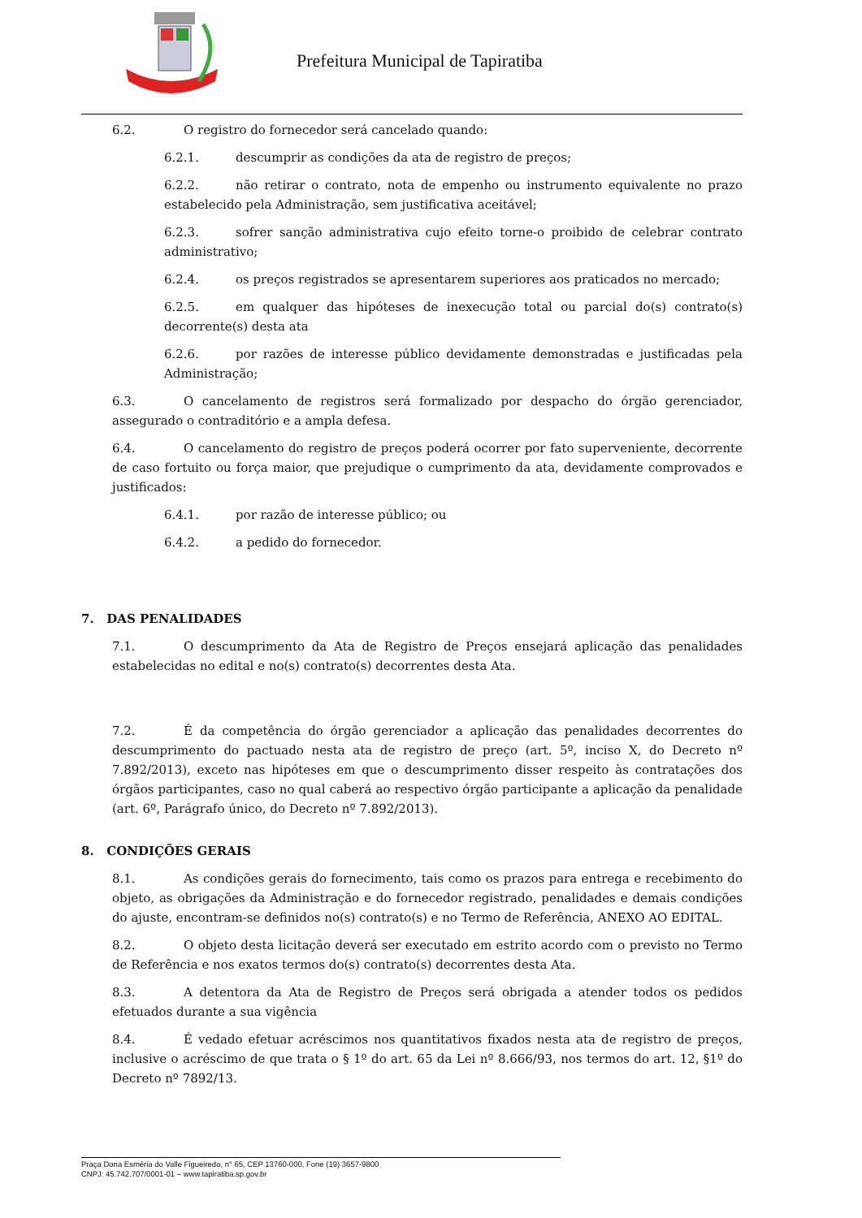Prefeitura Municipal de Tapiratiba
6.2. O registro do fornecedor será cancelado quando:
6.2.1. descumprir as condições da ata de registro de preços;
6.2.2. não retirar o contrato, nota de empenho ou instrumento equivalente no prazo estabelecido pela Administração, sem justificativa aceitável;
6.2.3. sofrer sanção administrativa cujo efeito torne-o proibido de celebrar contrato administrativo;
6.2.4. os preços registrados se apresentarem superiores aos praticados no mercado;
6.2.5. em qualquer das hipóteses de inexecução total ou parcial do(s) contrato(s) decorrente(s) desta ata
6.2.6. por razões de interesse público devidamente demonstradas e justificadas pela Administração;
6.3. O cancelamento de registros será formalizado por despacho do órgão gerenciador, assegurado o contraditório e a ampla defesa.
6.4. O cancelamento do registro de preços poderá ocorrer por fato superveniente, decorrente de caso fortuito ou força maior, que prejudique o cumprimento da ata, devidamente comprovados e justificados:
6.4.1. por razão de interesse público; ou
6.4.2. a pedido do fornecedor.
7. DAS PENALIDADES
7.1. O descumprimento da Ata de Registro de Preços ensejará aplicação das penalidades estabelecidas no edital e no(s) contrato(s) decorrentes desta Ata.
7.2. É da competência do órgão gerenciador a aplicação das penalidades decorrentes do descumprimento do pactuado nesta ata de registro de preço (art. 5º, inciso X, do Decreto nº 7.892/2013), exceto nas hipóteses em que o descumprimento disser respeito às contratações dos órgãos participantes, caso no qual caberá ao respectivo órgão participante a aplicação da penalidade (art. 6º, Parágrafo único, do Decreto nº 7.892/2013).
8. CONDIÇÕES GERAIS
8.1. As condições gerais do fornecimento, tais como os prazos para entrega e recebimento do objeto, as obrigações da Administração e do fornecedor registrado, penalidades e demais condições do ajuste, encontram-se definidos no(s) contrato(s) e no Termo de Referência, ANEXO AO EDITAL.
8.2. O objeto desta licitação deverá ser executado em estrito acordo com o previsto no Termo de Referência e nos exatos termos do(s) contrato(s) decorrentes desta Ata.
8.3. A detentora da Ata de Registro de Preços será obrigada a atender todos os pedidos efetuados durante a sua vigência
8.4. É vedado efetuar acréscimos nos quantitativos fixados nesta ata de registro de preços, inclusive o acréscimo de que trata o § 1º do art. 65 da Lei nº 8.666/93, nos termos do art. 12, §1º do Decreto nº 7892/13.
Praça Dona Esméria do Valle Figueiredo, n° 65, CEP 13760-000, Fone (19) 3657-9800
CNPJ: 45.742.707/0001-01 – www.tapiratiba.sp.gov.br